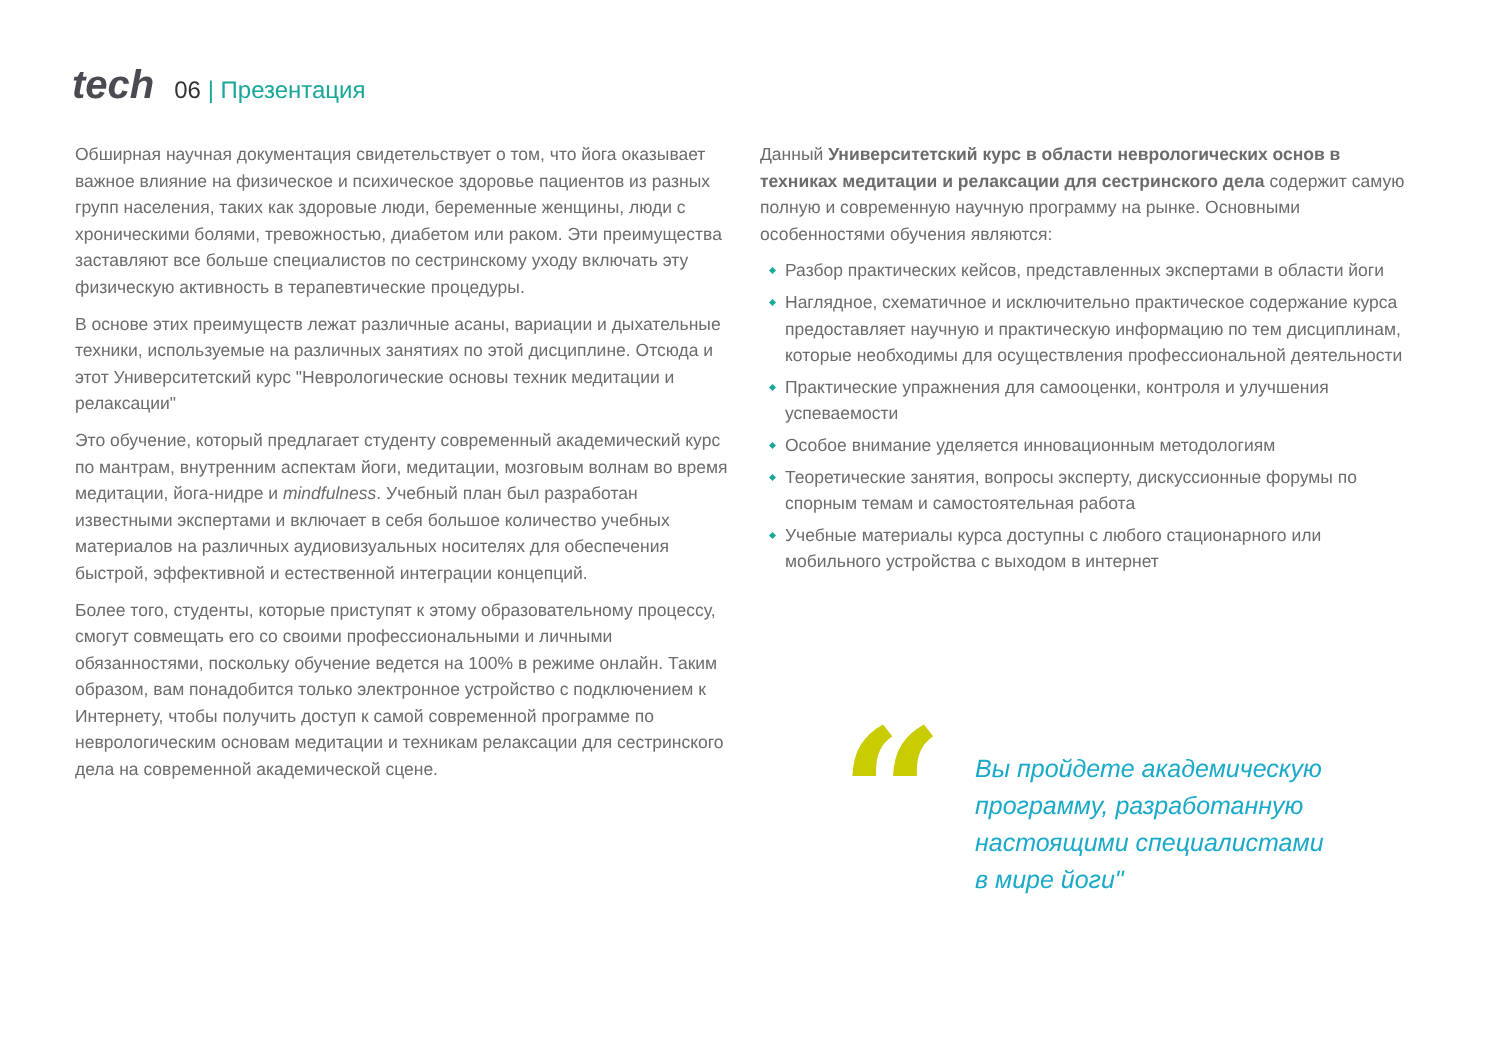tech
06 | Презентация
Обширная научная документация свидетельствует о том, что йога оказывает важное влияние на физическое и психическое здоровье пациентов из разных групп населения, таких как здоровые люди, беременные женщины, люди с хроническими болями, тревожностью, диабетом или раком. Эти преимущества заставляют все больше специалистов по сестринскому уходу включать эту физическую активность в терапевтические процедуры.
В основе этих преимуществ лежат различные асаны, вариации и дыхательные техники, используемые на различных занятиях по этой дисциплине. Отсюда и этот Университетский курс "Неврологические основы техник медитации и релаксации"
Это обучение, который предлагает студенту современный академический курс по мантрам, внутренним аспектам йоги, медитации, мозговым волнам во время медитации, йога-нидре и mindfulness. Учебный план был разработан известными экспертами и включает в себя большое количество учебных материалов на различных аудиовизуальных носителях для обеспечения быстрой, эффективной и естественной интеграции концепций.
Более того, студенты, которые приступят к этому образовательному процессу, смогут совмещать его со своими профессиональными и личными обязанностями, поскольку обучение ведется на 100% в режиме онлайн. Таким образом, вам понадобится только электронное устройство с подключением к Интернету, чтобы получить доступ к самой современной программе по неврологическим основам медитации и техникам релаксации для сестринского дела на современной академической сцене.
Данный Университетский курс в области неврологических основ в техниках медитации и релаксации для сестринского дела содержит самую полную и современную научную программу на рынке. Основными особенностями обучения являются:
Разбор практических кейсов, представленных экспертами в области йоги
Наглядное, схематичное и исключительно практическое содержание курса предоставляет научную и практическую информацию по тем дисциплинам, которые необходимы для осуществления профессиональной деятельности
Практические упражнения для самооценки, контроля и улучшения успеваемости
Особое внимание уделяется инновационным методологиям
Теоретические занятия, вопросы эксперту, дискуссионные форумы по спорным темам и самостоятельная работа
Учебные материалы курса доступны с любого стационарного или мобильного устройства с выходом в интернет
“
Вы пройдете академическую
программу, разработанную
настоящими специалистами
в мире йоги"